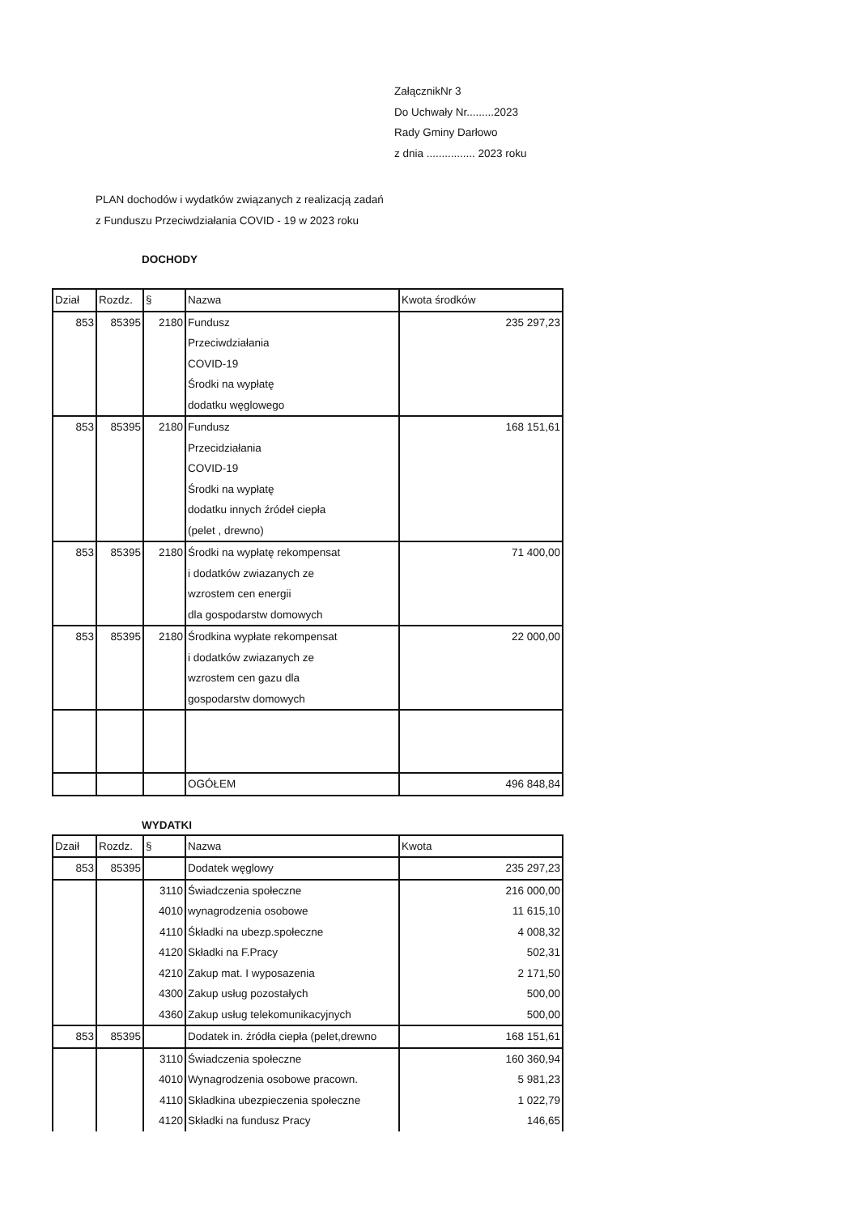ZałącznikNr 3
Do Uchwały Nr.........2023
Rady Gminy Darłowo
z dnia ................ 2023 roku
PLAN dochodów i wydatków związanych z realizacją zadań
z Funduszu Przeciwdziałania COVID - 19 w 2023 roku
DOCHODY
| Dział | Rozdz. | § | Nazwa | Kwota środków |
| --- | --- | --- | --- | --- |
| 853 | 85395 | 2180 | Fundusz Przeciwdziałania COVID-19 Środki na wypłatę dodatku węglowego | 235 297,23 |
| 853 | 85395 | 2180 | Fundusz Przecidziałania COVID-19 Środki na wypłatę dodatku innych źródeł ciepła (pelet , drewno) | 168 151,61 |
| 853 | 85395 | 2180 | Środki na wypłatę rekompensat i dodatków zwiazanych ze wzrostem cen energii dla gospodarstw domowych | 71 400,00 |
| 853 | 85395 | 2180 | Środkina wypłate rekompensat i dodatków zwiazanych ze wzrostem cen gazu dla gospodarstw domowych | 22 000,00 |
| | | | OGÓŁEM | 496 848,84 |
WYDATKI
| Dzaił | Rozdz. | § | Nazwa | Kwota |
| --- | --- | --- | --- | --- |
| 853 | 85395 | | Dodatek węglowy | 235 297,23 |
| | | 3110 | Świadczenia społeczne | 216 000,00 |
| | | 4010 | wynagrodzenia osobowe | 11 615,10 |
| | | 4110 | Śkładki na ubezp.społeczne | 4 008,32 |
| | | 4120 | Składki na F.Pracy | 502,31 |
| | | 4210 | Zakup mat. I wyposazenia | 2 171,50 |
| | | 4300 | Zakup usług pozostałych | 500,00 |
| | | 4360 | Zakup usług telekomunikacyjnych | 500,00 |
| 853 | 85395 | | Dodatek in. źródła ciepła (pelet,drewno | 168 151,61 |
| | | 3110 | Świadczenia społeczne | 160 360,94 |
| | | 4010 | Wynagrodzenia osobowe pracown. | 5 981,23 |
| | | 4110 | Składkina ubezpieczenia społeczne | 1 022,79 |
| | | 4120 | Składki na fundusz Pracy | 146,65 |